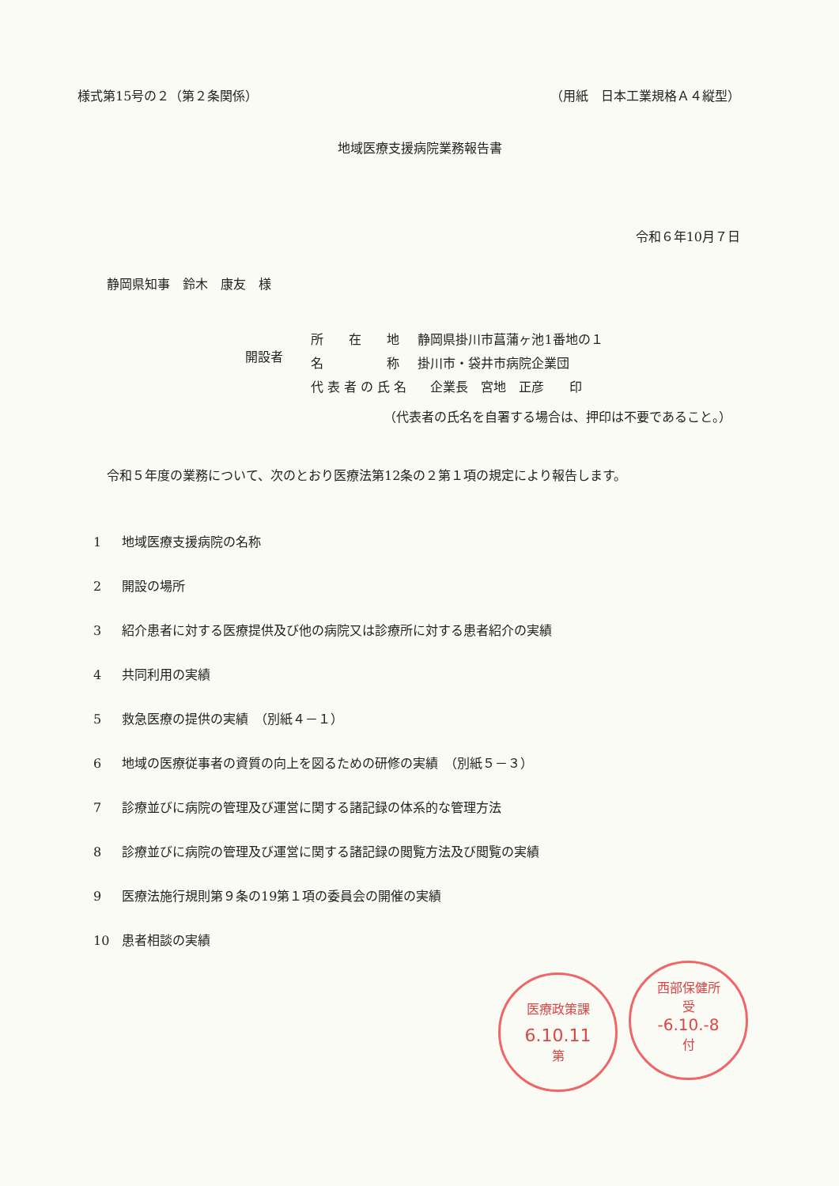様式第15号の２（第２条関係） （用紙　日本工業規格Ａ４縦型）
地域医療支援病院業務報告書
令和６年10月７日
静岡県知事　鈴木　康友　様
開設者
| 所 在 地 | 静岡県掛川市菖蒲ヶ池1番地の１ |
| 名 称 | 掛川市・袋井市病院企業団 |
| 代 表 者 の 氏 名 | 企業長 宮地 正彦 印 |
（代表者の氏名を自署する場合は、押印は不要であること。）
令和５年度の業務について、次のとおり医療法第12条の２第１項の規定により報告します。
1 地域医療支援病院の名称
2 開設の場所
3 紹介患者に対する医療提供及び他の病院又は診療所に対する患者紹介の実績
4 共同利用の実績
5 救急医療の提供の実績　（別紙４－１）
6 地域の医療従事者の資質の向上を図るための研修の実績　（別紙５－３）
7 診療並びに病院の管理及び運営に関する諸記録の体系的な管理方法
8 診療並びに病院の管理及び運営に関する諸記録の閲覧方法及び閲覧の実績
9 医療法施行規則第９条の19第１項の委員会の開催の実績
10 患者相談の実績
医療政策課
6.10.11
第
西部保健所
受
-6.10.-8
付